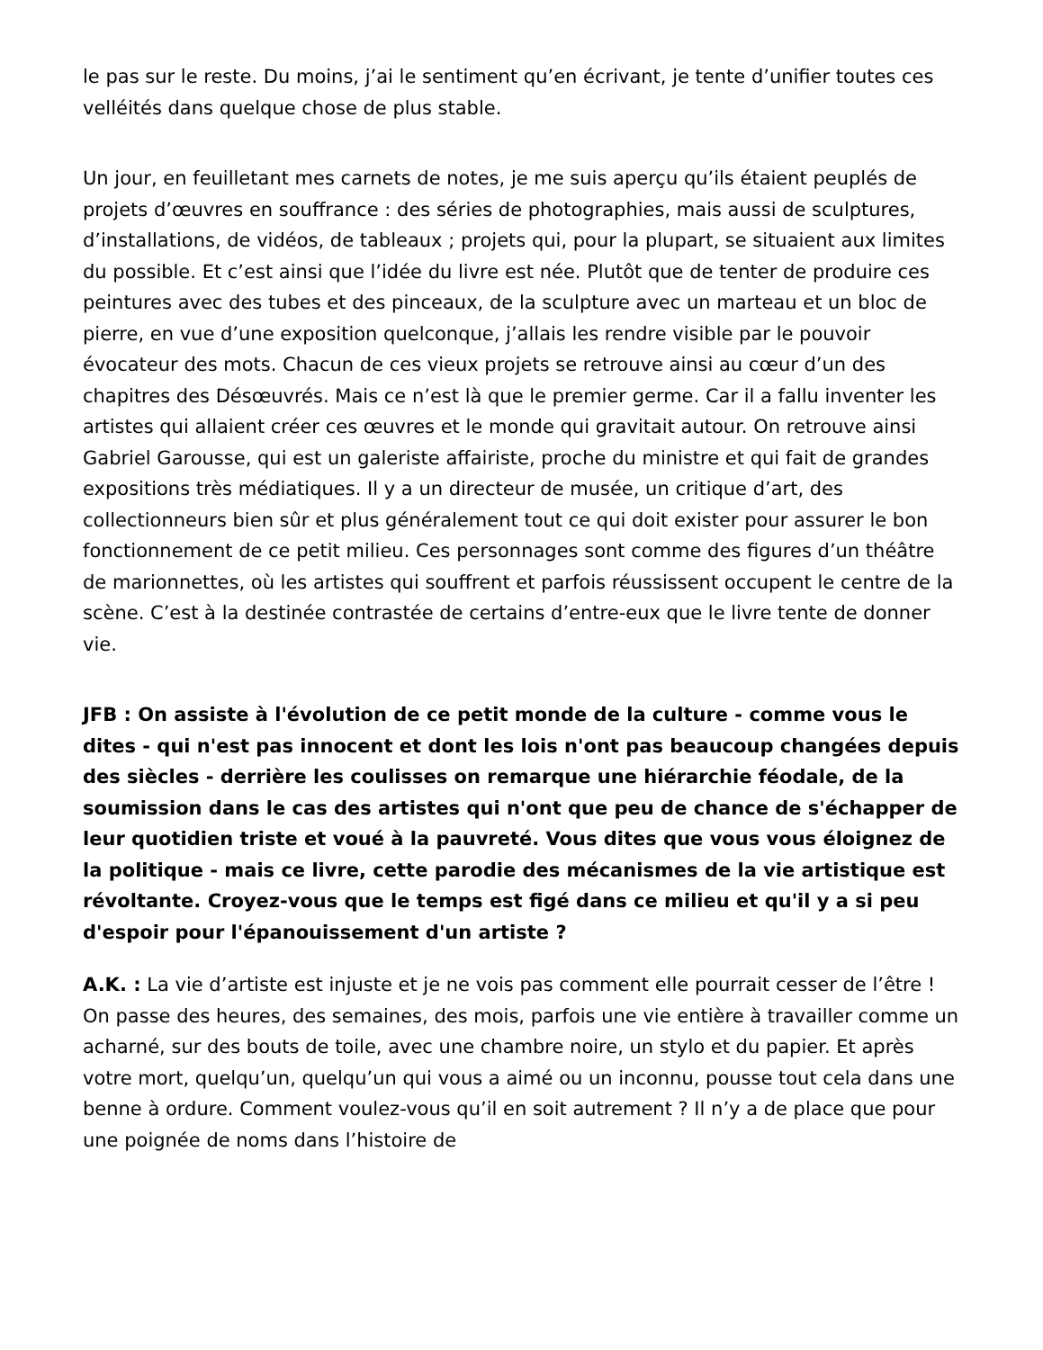le pas sur le reste. Du moins, j’ai le sentiment qu’en écrivant, je tente d’unifier toutes ces velléités dans quelque chose de plus stable.
Un jour, en feuilletant mes carnets de notes, je me suis aperçu qu’ils étaient peuplés de projets d’œuvres en souffrance : des séries de photographies, mais aussi de sculptures, d’installations, de vidéos, de tableaux ; projets qui, pour la plupart, se situaient aux limites du possible. Et c’est ainsi que l’idée du livre est née. Plutôt que de tenter de produire ces peintures avec des tubes et des pinceaux, de la sculpture avec un marteau et un bloc de pierre, en vue d’une exposition quelconque, j’allais les rendre visible par le pouvoir évocateur des mots. Chacun de ces vieux projets se retrouve ainsi au cœur d’un des chapitres des Désœuvrés. Mais ce n’est là que le premier germe. Car il a fallu inventer les artistes qui allaient créer ces œuvres et le monde qui gravitait autour. On retrouve ainsi Gabriel Garousse, qui est un galeriste affairiste, proche du ministre et qui fait de grandes expositions très médiatiques. Il y a un directeur de musée, un critique d’art, des collectionneurs bien sûr et plus généralement tout ce qui doit exister pour assurer le bon fonctionnement de ce petit milieu. Ces personnages sont comme des figures d’un théâtre de marionnettes, où les artistes qui souffrent et parfois réussissent occupent le centre de la scène. C’est à la destinée contrastée de certains d’entre-eux que le livre tente de donner vie.
JFB : On assiste à l'évolution de ce petit monde de la culture - comme vous le dites - qui n'est pas innocent et dont les lois n'ont pas beaucoup changées depuis des siècles - derrière les coulisses on remarque une hiérarchie féodale, de la soumission dans le cas des artistes qui n'ont que peu de chance de s'échapper de leur quotidien triste et voué à la pauvreté. Vous dites que vous vous éloignez de la politique - mais ce livre, cette parodie des mécanismes de la vie artistique est révoltante. Croyez-vous que le temps est figé dans ce milieu et qu'il y a si peu d'espoir pour l'épanouissement d'un artiste ?
A.K. : La vie d’artiste est injuste et je ne vois pas comment elle pourrait cesser de l’être ! On passe des heures, des semaines, des mois, parfois une vie entière à travailler comme un acharné, sur des bouts de toile, avec une chambre noire, un stylo et du papier. Et après votre mort, quelqu’un, quelqu’un qui vous a aimé ou un inconnu, pousse tout cela dans une benne à ordure. Comment voulez-vous qu’il en soit autrement ? Il n’y a de place que pour une poignée de noms dans l’histoire de